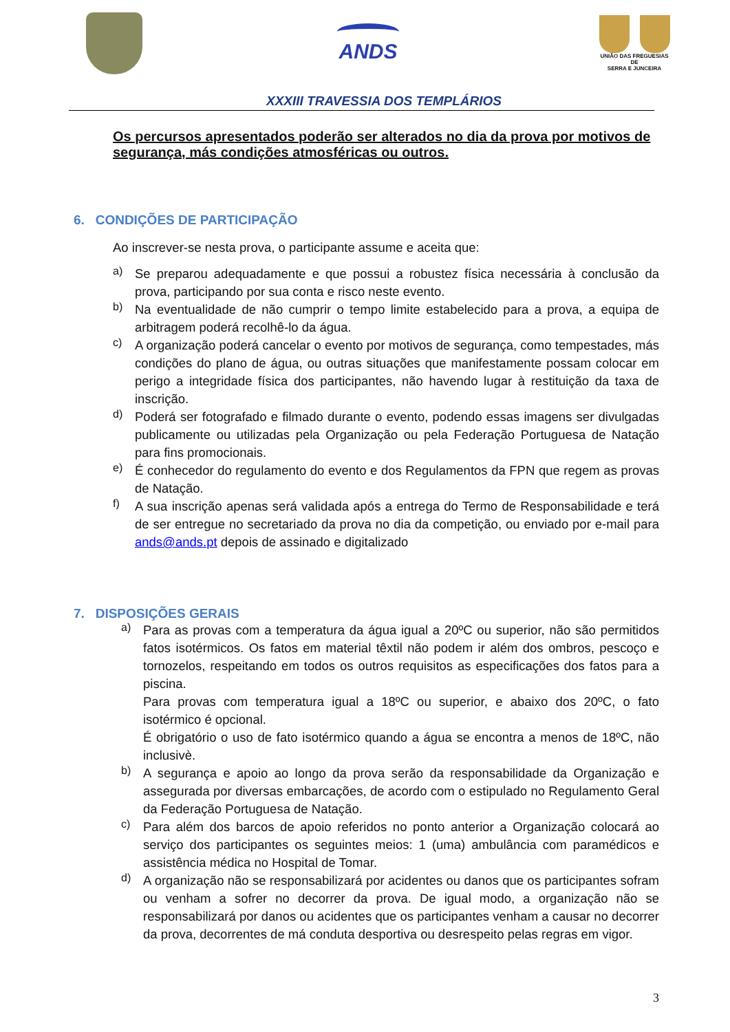ANDS
UNIÃO DAS FREGUESIAS
DE
SERRA E JUNCEIRA
XXXIII TRAVESSIA DOS TEMPLÁRIOS
Os percursos apresentados poderão ser alterados no dia da prova por motivos de segurança, más condições atmosféricas ou outros.
6. CONDIÇÕES DE PARTICIPAÇÃO
Ao inscrever-se nesta prova, o participante assume e aceita que:
a)
Se preparou adequadamente e que possui a robustez física necessária à conclusão da prova, participando por sua conta e risco neste evento.
b)
Na eventualidade de não cumprir o tempo limite estabelecido para a prova, a equipa de arbitragem poderá recolhê-lo da água.
c)
A organização poderá cancelar o evento por motivos de segurança, como tempestades, más condições do plano de água, ou outras situações que manifestamente possam colocar em perigo a integridade física dos participantes, não havendo lugar à restituição da taxa de inscrição.
d)
Poderá ser fotografado e filmado durante o evento, podendo essas imagens ser divulgadas publicamente ou utilizadas pela Organização ou pela Federação Portuguesa de Natação para fins promocionais.
e)
É conhecedor do regulamento do evento e dos Regulamentos da FPN que regem as provas de Natação.
f)
A sua inscrição apenas será validada após a entrega do Termo de Responsabilidade e terá de ser entregue no secretariado da prova no dia da competição, ou enviado por e-mail para ands@ands.pt depois de assinado e digitalizado
7. DISPOSIÇÕES GERAIS
a)
Para as provas com a temperatura da água igual a 20ºC ou superior, não são permitidos fatos isotérmicos. Os fatos em material têxtil não podem ir além dos ombros, pescoço e tornozelos, respeitando em todos os outros requisitos as especificações dos fatos para a piscina.
Para provas com temperatura igual a 18ºC ou superior, e abaixo dos 20ºC, o fato isotérmico é opcional.
É obrigatório o uso de fato isotérmico quando a água se encontra a menos de 18ºC, não inclusivè.
b)
A segurança e apoio ao longo da prova serão da responsabilidade da Organização e assegurada por diversas embarcações, de acordo com o estipulado no Regulamento Geral da Federação Portuguesa de Natação.
c)
Para além dos barcos de apoio referidos no ponto anterior a Organização colocará ao serviço dos participantes os seguintes meios: 1 (uma) ambulância com paramédicos e assistência médica no Hospital de Tomar.
d)
A organização não se responsabilizará por acidentes ou danos que os participantes sofram ou venham a sofrer no decorrer da prova. De igual modo, a organização não se responsabilizará por danos ou acidentes que os participantes venham a causar no decorrer da prova, decorrentes de má conduta desportiva ou desrespeito pelas regras em vigor.
3